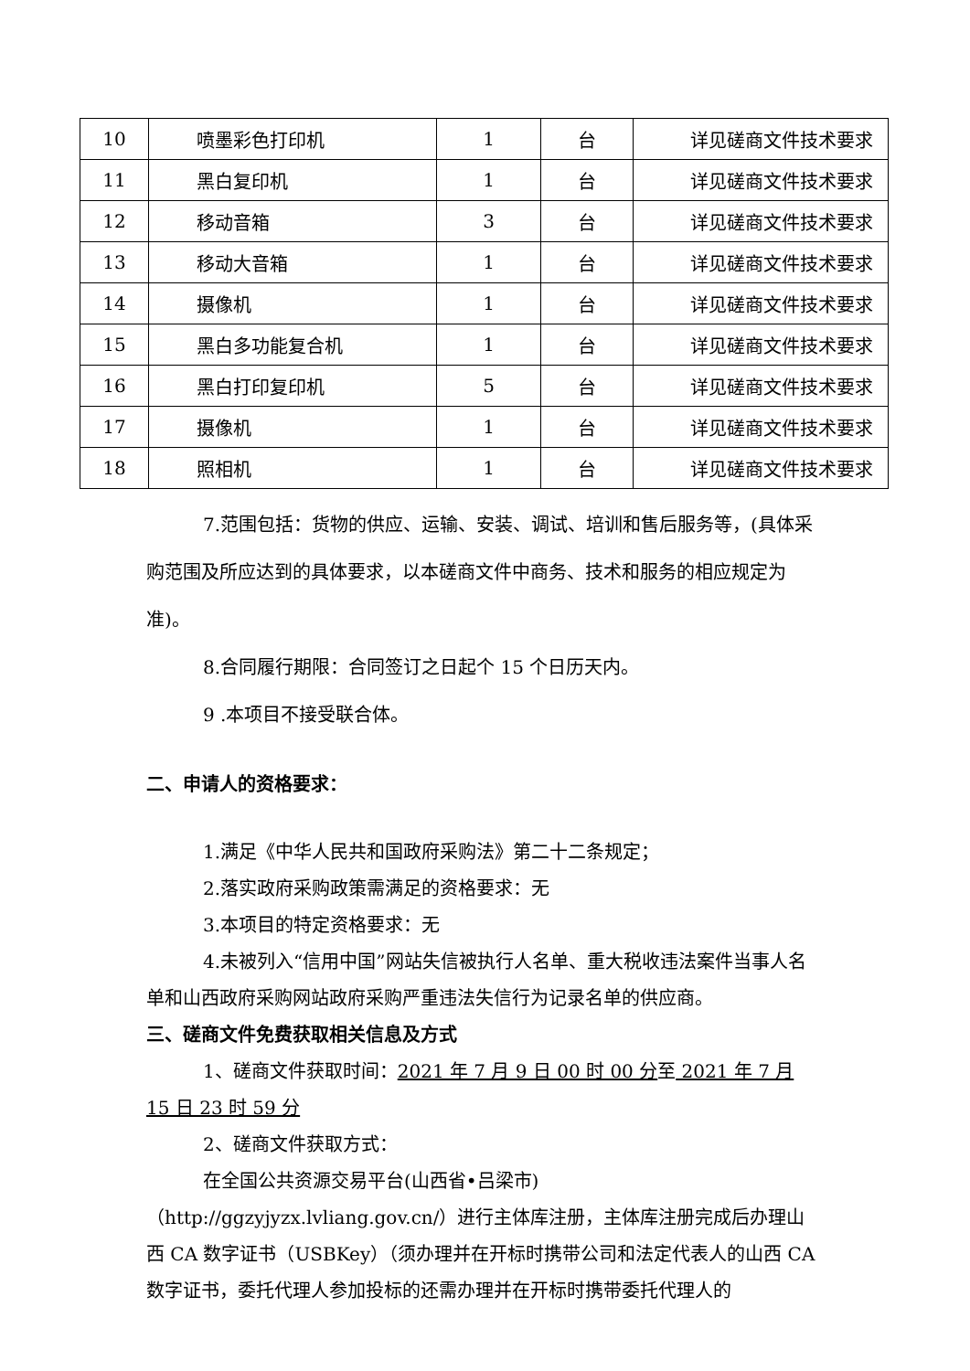| 10 | 喷墨彩色打印机 | 1 | 台 | 详见磋商文件技术要求 |
| 11 | 黑白复印机 | 1 | 台 | 详见磋商文件技术要求 |
| 12 | 移动音箱 | 3 | 台 | 详见磋商文件技术要求 |
| 13 | 移动大音箱 | 1 | 台 | 详见磋商文件技术要求 |
| 14 | 摄像机 | 1 | 台 | 详见磋商文件技术要求 |
| 15 | 黑白多功能复合机 | 1 | 台 | 详见磋商文件技术要求 |
| 16 | 黑白打印复印机 | 5 | 台 | 详见磋商文件技术要求 |
| 17 | 摄像机 | 1 | 台 | 详见磋商文件技术要求 |
| 18 | 照相机 | 1 | 台 | 详见磋商文件技术要求 |
7.范围包括：货物的供应、运输、安装、调试、培训和售后服务等，(具体采购范围及所应达到的具体要求，以本磋商文件中商务、技术和服务的相应规定为准)。
8.合同履行期限：合同签订之日起个 15 个日历天内。
9 .本项目不接受联合体。
二、申请人的资格要求：
1.满足《中华人民共和国政府采购法》第二十二条规定；
2.落实政府采购政策需满足的资格要求：无
3.本项目的特定资格要求：无
4.未被列入“信用中国”网站失信被执行人名单、重大税收违法案件当事人名单和山西政府采购网站政府采购严重违法失信行为记录名单的供应商。
三、磋商文件免费获取相关信息及方式
1、磋商文件获取时间：2021 年 7 月 9 日 00 时 00 分至 2021 年 7 月 15 日 23 时 59 分
2、磋商文件获取方式：
在全国公共资源交易平台(山西省•吕梁市)
（http://ggzyjyzx.lvliang.gov.cn/）进行主体库注册，主体库注册完成后办理山西 CA 数字证书（USBKey）（须办理并在开标时携带公司和法定代表人的山西 CA 数字证书，委托代理人参加投标的还需办理并在开标时携带委托代理人的